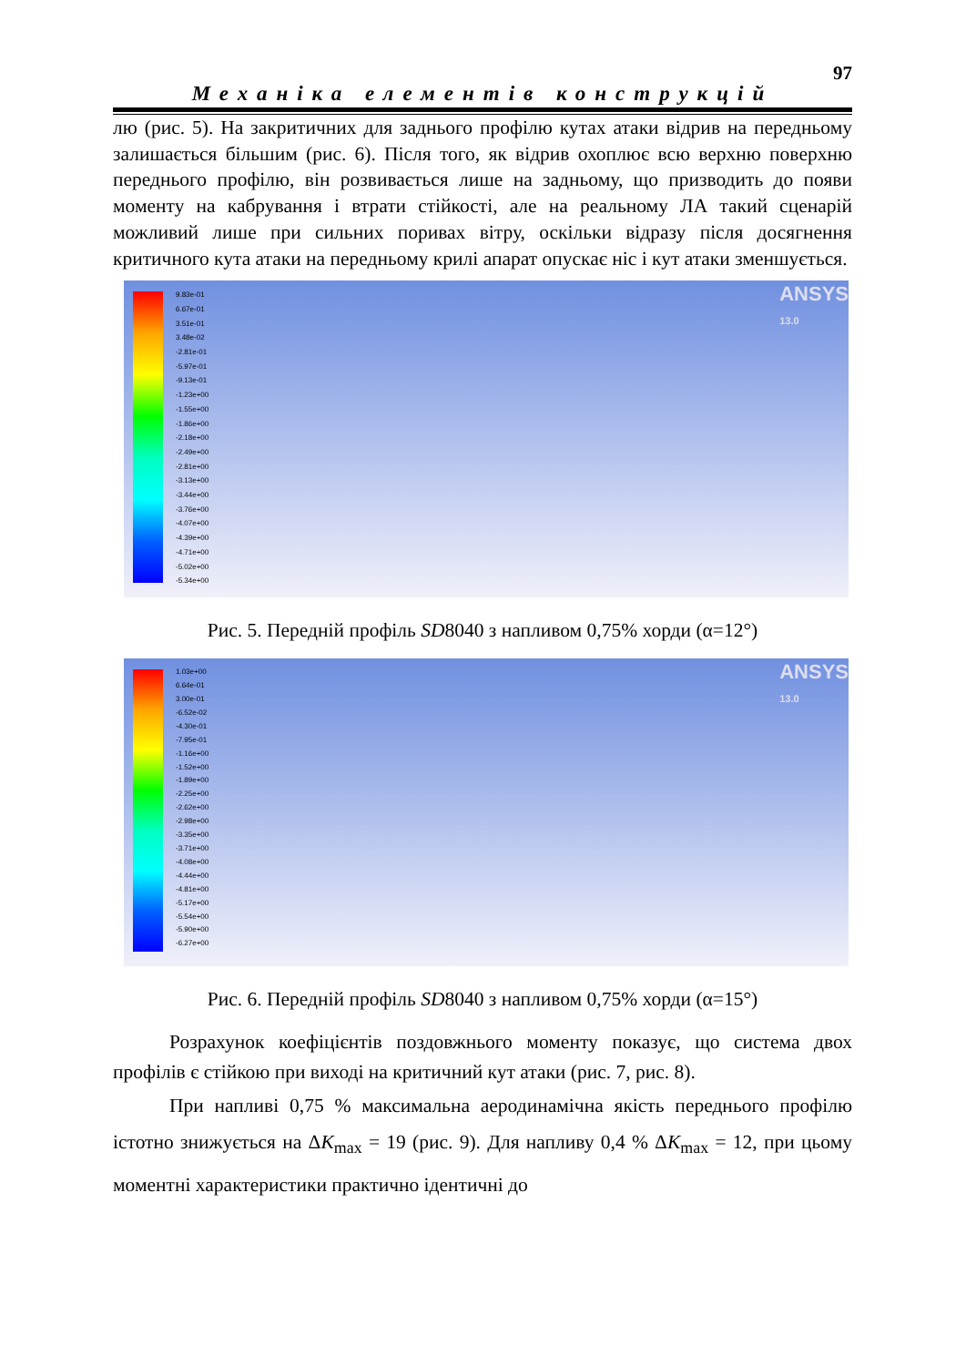97
Механіка елементів конструкцій
лю (рис. 5). На закритичних для заднього профілю кутах атаки відрив на передньому залишається більшим (рис. 6). Після того, як відрив охоплює всю верхню поверхню переднього профілю, він розвивається лише на задньому, що призводить до появи моменту на кабрування і втрати стійкості, але на реальному ЛА такий сценарій можливий лише при сильних поривах вітру, оскільки відразу після досягнення критичного кута атаки на передньому крилі апарат опускає ніс і кут атаки зменшується.
9.83e-01
6.67e-01
3.51e-01
3.48e-02
-2.81e-01
-5.97e-01
-9.13e-01
-1.23e+00
-1.55e+00
-1.86e+00
-2.18e+00
-2.49e+00
-2.81e+00
-3.13e+00
-3.44e+00
-3.76e+00
-4.07e+00
-4.39e+00
-4.71e+00
-5.02e+00
-5.34e+00
ANSYS
13.0
Рис. 5. Передній профіль SD8040 з напливом 0,75% хорди (α=12°)
1.03e+00
6.64e-01
3.00e-01
-6.52e-02
-4.30e-01
-7.95e-01
-1.16e+00
-1.52e+00
-1.89e+00
-2.25e+00
-2.62e+00
-2.98e+00
-3.35e+00
-3.71e+00
-4.08e+00
-4.44e+00
-4.81e+00
-5.17e+00
-5.54e+00
-5.90e+00
-6.27e+00
ANSYS
13.0
Рис. 6. Передній профіль SD8040 з напливом 0,75% хорди (α=15°)
Розрахунок коефіцієнтів поздовжнього моменту показує, що система двох профілів є стійкою при виході на критичний кут атаки (рис. 7, рис. 8).
При напливі 0,75 % максимальна аеродинамічна якість переднього профілю істотно знижується на ΔK<sub>max</sub> = 19 (рис. 9). Для напливу 0,4 % ΔK<sub>max</sub> = 12, при цьому моментні характеристики практично ідентичні до